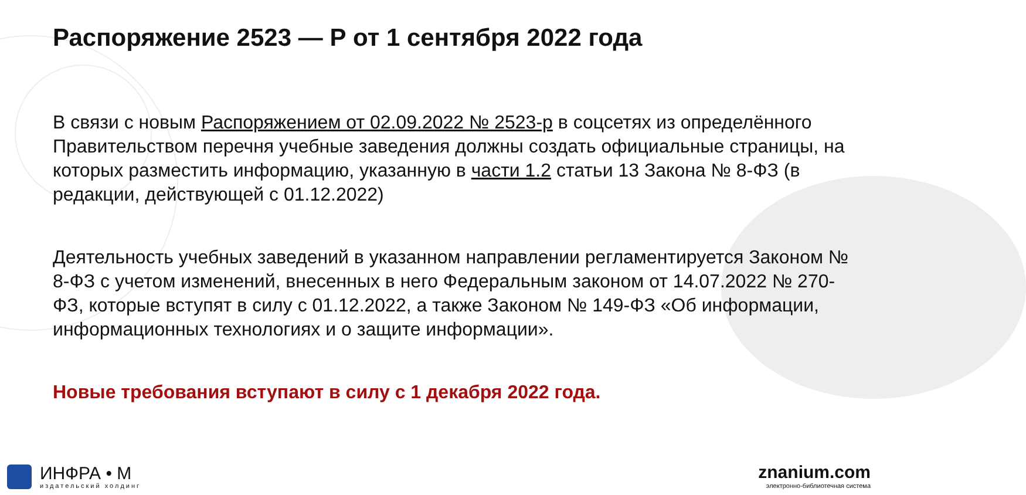Распоряжение 2523 — Р от 1 сентября 2022 года
В связи с новым Распоряжением от 02.09.2022 № 2523-р в соцсетях из определённого Правительством перечня учебные заведения должны создать официальные страницы, на которых разместить информацию, указанную в части 1.2 статьи 13 Закона № 8-ФЗ (в редакции, действующей с 01.12.2022)
Деятельность учебных заведений в указанном направлении регламентируется Законом № 8-ФЗ с учетом изменений, внесенных в него Федеральным законом от 14.07.2022 № 270-ФЗ, которые вступят в силу с 01.12.2022, а также Законом № 149-ФЗ «Об информации, информационных технологиях и о защите информации».
Новые требования вступают в силу с 1 декабря 2022 года.
ИНФРА • М
издательский холдинг
znanium.com
электронно-библиотечная система